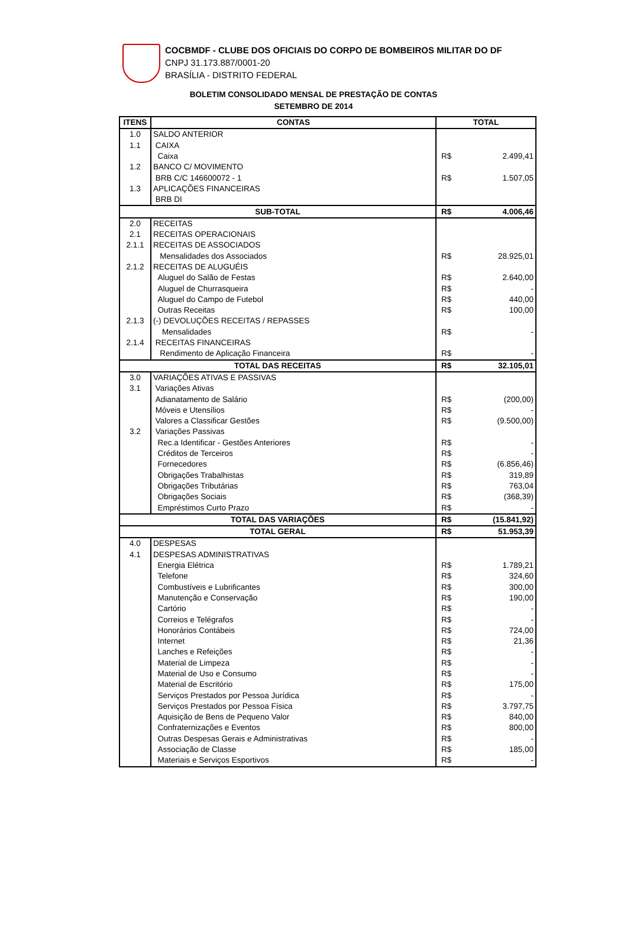COCBMDF - CLUBE DOS OFICIAIS DO CORPO DE BOMBEIROS MILITAR DO DF
CNPJ 31.173.887/0001-20
BRASÍLIA - DISTRITO FEDERAL
BOLETIM CONSOLIDADO MENSAL DE PRESTAÇÃO DE CONTAS
SETEMBRO DE 2014
| ITENS | CONTAS | TOTAL | |
| --- | --- | --- | --- |
| 1.0 | SALDO ANTERIOR | | |
| 1.1 | CAIXA | | |
| | Caixa | R$ | 2.499,41 |
| 1.2 | BANCO C/ MOVIMENTO | | |
| | BRB C/C 146600072 - 1 | R$ | 1.507,05 |
| 1.3 | APLICAÇÕES FINANCEIRAS | | |
| | BRB DI | | |
| SUB-TOTAL | | R$ | 4.006,46 |
| 2.0 | RECEITAS | | |
| 2.1 | RECEITAS OPERACIONAIS | | |
| 2.1.1 | RECEITAS DE ASSOCIADOS | | |
| | Mensalidades dos Associados | R$ | 28.925,01 |
| 2.1.2 | RECEITAS DE ALUGUÉIS | | |
| | Aluguel do Salão de Festas | R$ | 2.640,00 |
| | Aluguel de Churrasqueira | R$ | - |
| | Aluguel do Campo de Futebol | R$ | 440,00 |
| | Outras Receitas | R$ | 100,00 |
| 2.1.3 | (-) DEVOLUÇÕES RECEITAS / REPASSES | | |
| | Mensalidades | R$ | - |
| 2.1.4 | RECEITAS FINANCEIRAS | | |
| | Rendimento de Aplicação Financeira | R$ | - |
| TOTAL DAS RECEITAS | | R$ | 32.105,01 |
| 3.0 | VARIAÇÕES ATIVAS E PASSIVAS | | |
| 3.1 | Variações Ativas | | |
| | Adianatamento de Salário | R$ | (200,00) |
| | Móveis e Utensílios | R$ | - |
| | Valores a Classificar Gestões | R$ | (9.500,00) |
| 3.2 | Variações Passivas | | |
| | Rec.a Identificar - Gestões Anteriores | R$ | - |
| | Créditos de Terceiros | R$ | - |
| | Fornecedores | R$ | (6.856,46) |
| | Obrigações Trabalhistas | R$ | 319,89 |
| | Obrigações Tributárias | R$ | 763,04 |
| | Obrigações Sociais | R$ | (368,39) |
| | Empréstimos Curto Prazo | R$ | - |
| TOTAL DAS VARIAÇÕES | | R$ | (15.841,92) |
| TOTAL GERAL | | R$ | 51.953,39 |
| 4.0 | DESPESAS | | |
| 4.1 | DESPESAS ADMINISTRATIVAS | | |
| | Energia Elétrica | R$ | 1.789,21 |
| | Telefone | R$ | 324,60 |
| | Combustíveis e Lubrificantes | R$ | 300,00 |
| | Manutenção e Conservação | R$ | 190,00 |
| | Cartório | R$ | - |
| | Correios e Telégrafos | R$ | - |
| | Honorários Contábeis | R$ | 724,00 |
| | Internet | R$ | 21,36 |
| | Lanches e Refeições | R$ | - |
| | Material de Limpeza | R$ | - |
| | Material de Uso e Consumo | R$ | - |
| | Material de Escritório | R$ | 175,00 |
| | Serviços Prestados por Pessoa Jurídica | R$ | - |
| | Serviços Prestados por Pessoa Física | R$ | 3.797,75 |
| | Aquisição de Bens de Pequeno Valor | R$ | 840,00 |
| | Confraternizações e Eventos | R$ | 800,00 |
| | Outras Despesas Gerais e Administrativas | R$ | - |
| | Associação de Classe | R$ | 185,00 |
| | Materiais e Serviços Esportivos | R$ | - |